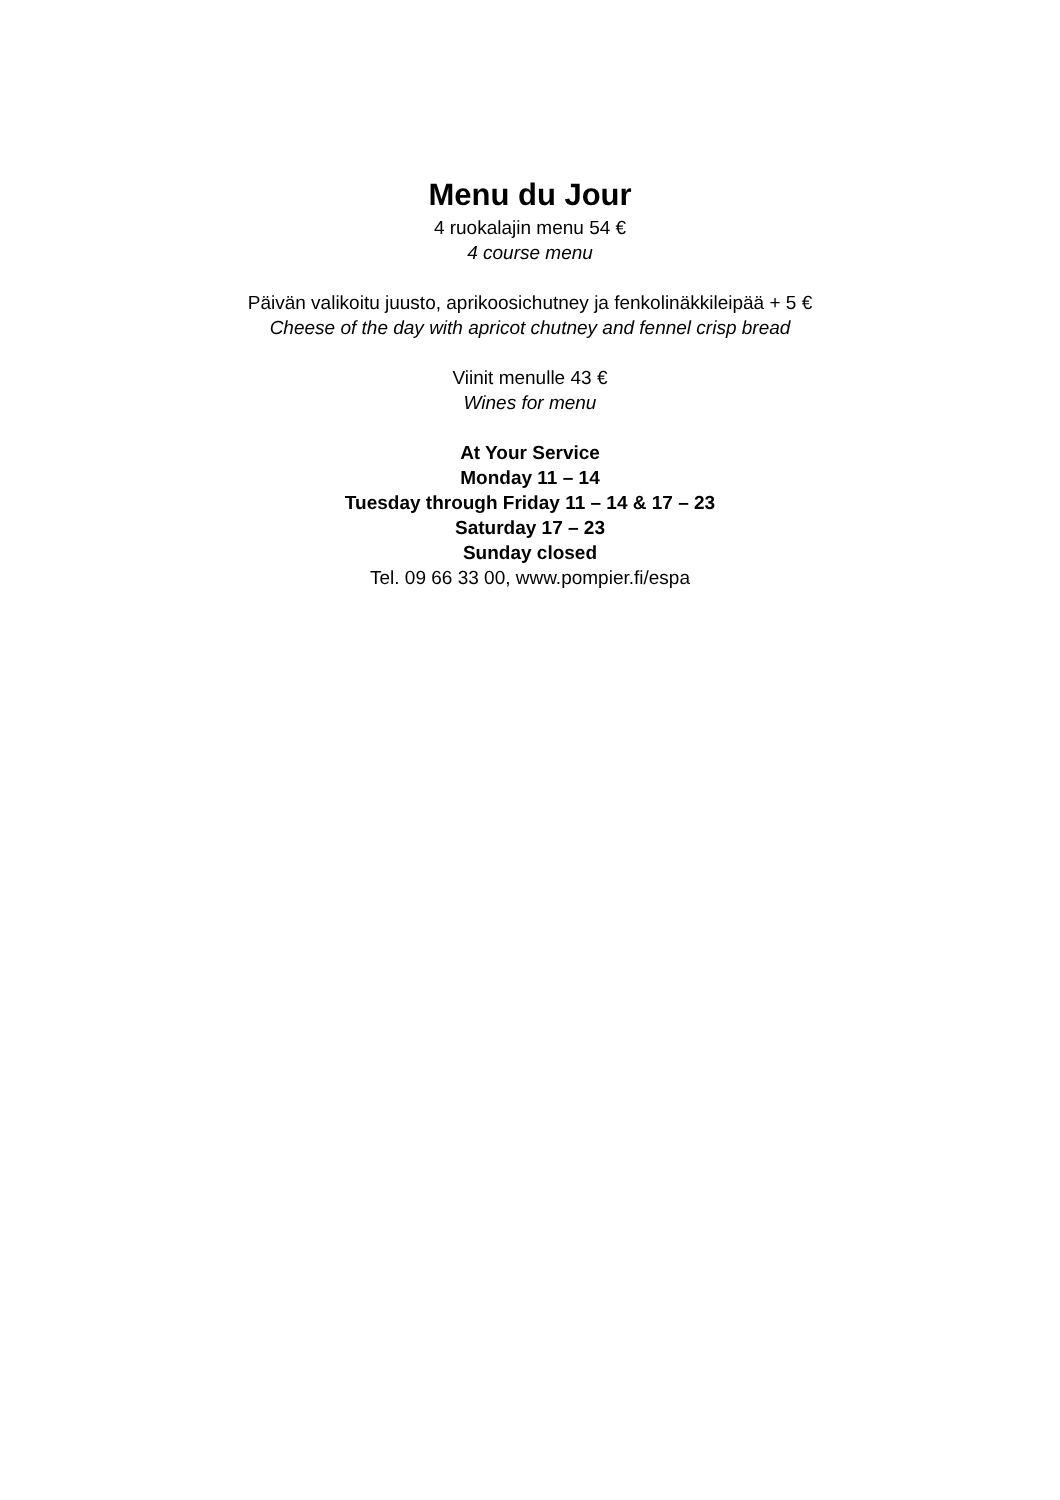Menu du Jour
4 ruokalajin menu 54 €
4 course menu
Päivän valikoitu juusto, aprikoosichutney ja fenkolinäkkileipää + 5 €
Cheese of the day with apricot chutney and fennel crisp bread
Viinit menulle 43 €
Wines for menu
At Your Service
Monday 11 – 14
Tuesday through Friday 11 – 14 & 17 – 23
Saturday 17 – 23
Sunday closed
Tel. 09 66 33 00, www.pompier.fi/espa